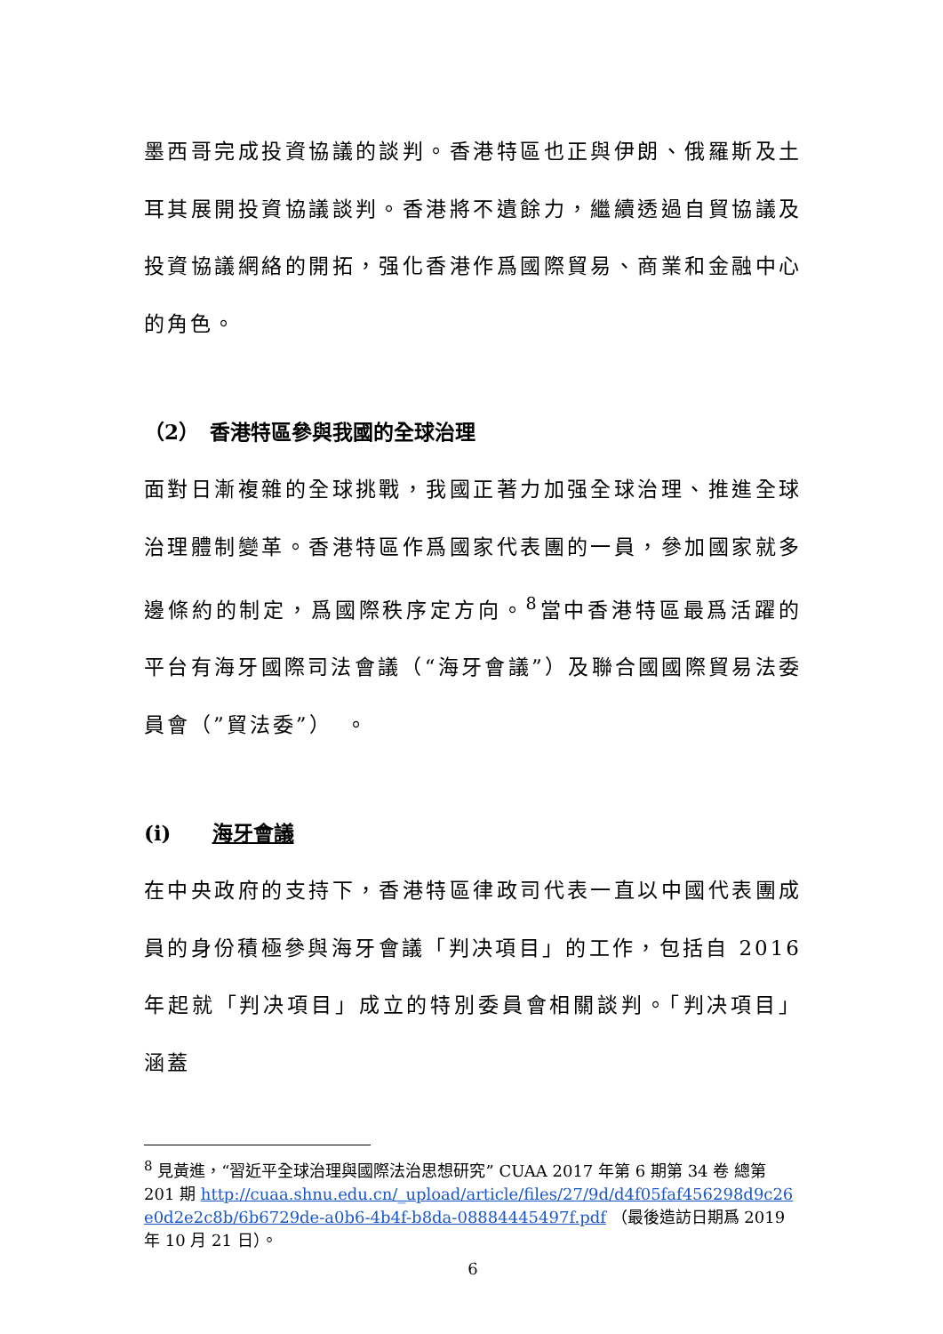墨西哥完成投資協議的談判。香港特區也正與伊朗、俄羅斯及土耳其展開投資協議談判。香港將不遺餘力，繼續透過自貿協議及投資協議網絡的開拓，强化香港作爲國際貿易、商業和金融中心的角色。
（2）　香港特區參與我國的全球治理
面對日漸複雜的全球挑戰，我國正著力加强全球治理、推進全球治理體制變革。香港特區作爲國家代表團的一員，參加國家就多邊條約的制定，爲國際秩序定方向。<sup>8</sup>當中香港特區最爲活躍的平台有海牙國際司法會議（“海牙會議”）及聯合國國際貿易法委員會（”貿法委”）　。
(i)　　海牙會議
在中央政府的支持下，香港特區律政司代表一直以中國代表團成員的身份積極參與海牙會議「判决項目」的工作，包括自 2016 年起就「判决項目」成立的特別委員會相關談判。「判决項目」涵蓋
<sup>8</sup> 見黃進，“習近平全球治理與國際法治思想研究” CUAA 2017 年第 6 期第 34 卷 總第 201 期 http://cuaa.shnu.edu.cn/_upload/article/files/27/9d/d4f05faf456298d9c26e0d2e2c8b/6b6729de-a0b6-4b4f-b8da-08884445497f.pdf （最後造訪日期爲 2019 年 10 月 21 日）。
6